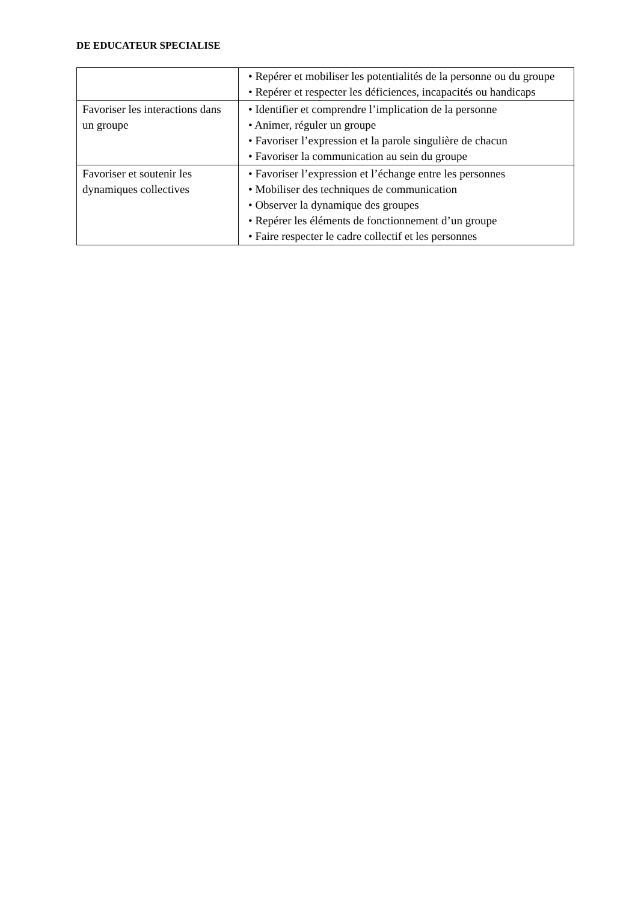DE EDUCATEUR SPECIALISE
| | • Repérer et mobiliser les potentialités de la personne ou du groupe • Repérer et respecter les déficiences, incapacités ou handicaps |
| Favoriser les interactions dans un groupe | • Identifier et comprendre l’implication de la personne • Animer, réguler un groupe • Favoriser l’expression et la parole singulière de chacun • Favoriser la communication au sein du groupe |
| Favoriser et soutenir les dynamiques collectives | • Favoriser l’expression et l’échange entre les personnes • Mobiliser des techniques de communication • Observer la dynamique des groupes • Repérer les éléments de fonctionnement d’un groupe • Faire respecter le cadre collectif et les personnes |